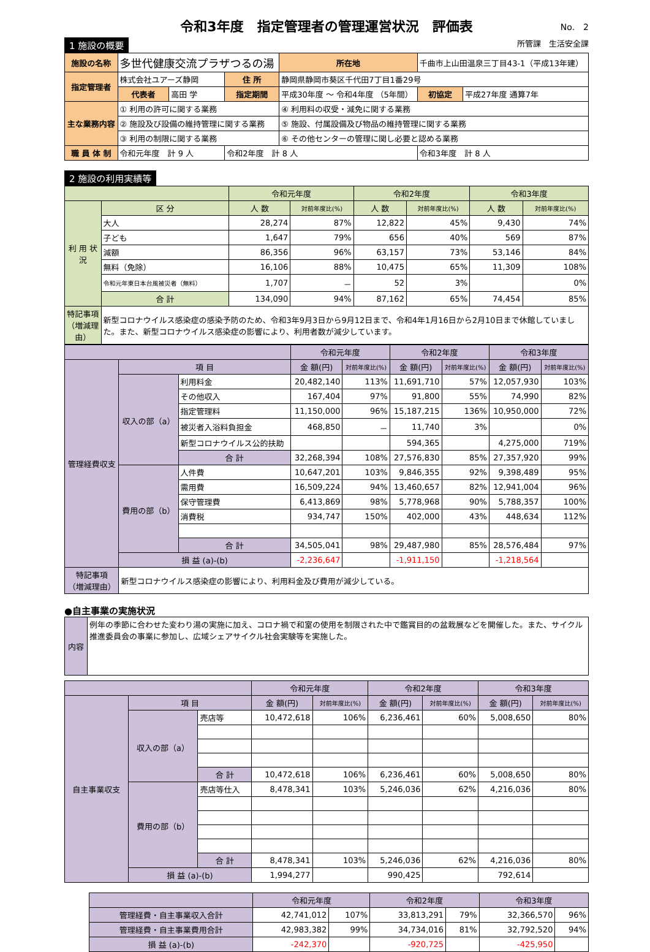令和3年度　指定管理者の管理運営状況　評価表
No.　2
1 施設の概要 所管課　生活安全課
| 施設の名称 | 多世代健康交流プラザつるの湯 | | | 所在地 | 千曲市上山田温泉三丁目43-1（平成13年建） | | |
| 指定管理者 | 株式会社ユアーズ静岡 | | 住 所 | 静岡県静岡市葵区千代田7丁目1番29号 | | | |
| | 代表者 | 高田 学 | 指定期間 | 平成30年度 ～ 令和4年度 （5年間） | | 初協定 | 平成27年度 通算7年 |
| 主な業務内容 | ① 利用の許可に関する業務 | | | ④ 利用料の収受・減免に関する業務 | | | |
| | ② 施設及び設備の維持管理に関する業務 | | | ⑤ 施設、付属設備及び物品の維持管理に関する業務 | | | |
| | ③ 利用の制限に関する業務 | | | ⑥ その他センターの管理に関し必要と認める業務 | | | |
| 職 員 体 制 | 令和元年度 計 9 人 | | 令和2年度 計 8 人 | | 令和3年度 計 8 人 | | |
2 施設の利用実績等
| | | 令和元年度 | | 令和2年度 | | 令和3年度 | |
| 利 用 状 況 | 区 分 | 人 数 | 対前年度比(%) | 人 数 | 対前年度比(%) | 人 数 | 対前年度比(%) |
| | 大人 | 28,274 | 87% | 12,822 | 45% | 9,430 | 74% |
| | 子ども | 1,647 | 79% | 656 | 40% | 569 | 87% |
| | 減額 | 86,356 | 96% | 63,157 | 73% | 53,146 | 84% |
| | 無料（免除） | 16,106 | 88% | 10,475 | 65% | 11,309 | 108% |
| | 令和元年東日本台風被災者（無料） | 1,707 | － | 52 | 3% | | 0% |
| | 合 計 | 134,090 | 94% | 87,162 | 65% | 74,454 | 85% |
| 特記事項 （増減理由） | 新型コロナウイルス感染症の感染予防のため、令和3年9月3日から9月12日まで、令和4年1月16日から2月10日まで休館していました。また、新型コロナウイルス感染症の影響により、利用者数が減少しています。 | | | | | | |
| | | | 令和元年度 | | 令和2年度 | | 令和3年度 | |
| 管理経費収支 | 項 目 | | 金 額(円) | 対前年度比(%) | 金 額(円) | 対前年度比(%) | 金 額(円) | 対前年度比(%) |
| | 収入の部（a） | 利用料金 | 20,482,140 | 113% | 11,691,710 | 57% | 12,057,930 | 103% |
| | | その他収入 | 167,404 | 97% | 91,800 | 55% | 74,990 | 82% |
| | | 指定管理料 | 11,150,000 | 96% | 15,187,215 | 136% | 10,950,000 | 72% |
| | | 被災者入浴料負担金 | 468,850 | － | 11,740 | 3% | | 0% |
| | | 新型コロナウイルス公的扶助 | | | 594,365 | | 4,275,000 | 719% |
| | | 合 計 | 32,268,394 | 108% | 27,576,830 | 85% | 27,357,920 | 99% |
| | 費用の部（b） | 人件費 | 10,647,201 | 103% | 9,846,355 | 92% | 9,398,489 | 95% |
| | | 需用費 | 16,509,224 | 94% | 13,460,657 | 82% | 12,941,004 | 96% |
| | | 保守管理費 | 6,413,869 | 98% | 5,778,968 | 90% | 5,788,357 | 100% |
| | | 消費税 | 934,747 | 150% | 402,000 | 43% | 448,634 | 112% |
| | | 合 計 | 34,505,041 | 98% | 29,487,980 | 85% | 28,576,484 | 97% |
| | 損 益 (a)-(b) | | -2,236,647 | | -1,911,150 | | -1,218,564 | |
| 特記事項 （増減理由） | 新型コロナウイルス感染症の影響により、利用料金及び費用が減少している。 | | | | | | | |
●自主事業の実施状況
| 内容 | 例年の季節に合わせた変わり湯の実施に加え、コロナ禍で和室の使用を制限された中で鑑賞目的の盆栽展などを開催した。また、サイクル推進委員会の事業に参加し、広域シェアサイクル社会実験等を実施した。 |
| | | | 令和元年度 | | 令和2年度 | | 令和3年度 | |
| 自主事業収支 | 項 目 | | 金 額(円) | 対前年度比(%) | 金 額(円) | 対前年度比(%) | 金 額(円) | 対前年度比(%) |
| | 収入の部（a） | 売店等 | 10,472,618 | 106% | 6,236,461 | 60% | 5,008,650 | 80% |
| | | 合 計 | 10,472,618 | 106% | 6,236,461 | 60% | 5,008,650 | 80% |
| | 費用の部（b） | 売店等仕入 | 8,478,341 | 103% | 5,246,036 | 62% | 4,216,036 | 80% |
| | | 合 計 | 8,478,341 | 103% | 5,246,036 | 62% | 4,216,036 | 80% |
| | 損 益 (a)-(b) | | 1,994,277 | | 990,425 | | 792,614 | |
| | 令和元年度 | | 令和2年度 | | 令和3年度 | |
| 管理経費・自主事業収入合計 | 42,741,012 | 107% | 33,813,291 | 79% | 32,366,570 | 96% |
| 管理経費・自主事業費用合計 | 42,983,382 | 99% | 34,734,016 | 81% | 32,792,520 | 94% |
| 損 益 (a)-(b) | -242,370 | | -920,725 | | -425,950 | |